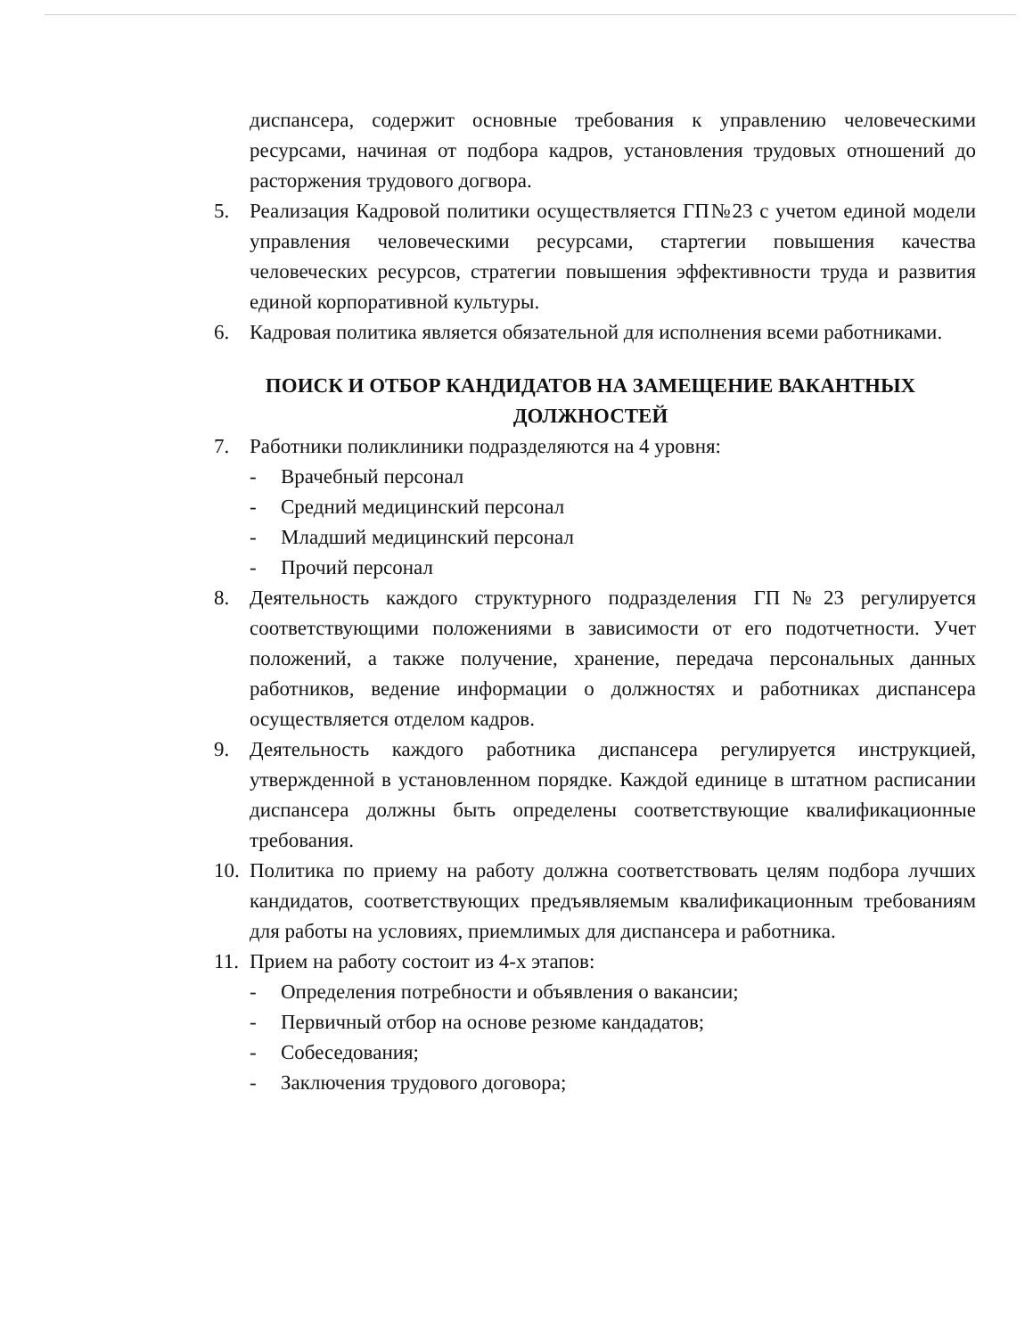диспансера, содержит основные требования к управлению человеческими ресурсами, начиная от подбора кадров, установления трудовых отношений до расторжения трудового догвора.
5. Реализация Кадровой политики осуществляется ГП№23 с учетом единой модели управления человеческими ресурсами, стартегии повышения качества человеческих ресурсов, стратегии повышения эффективности труда и развития единой корпоративной культуры.
6. Кадровая политика является обязательной для исполнения всеми работниками.
ПОИСК И ОТБОР КАНДИДАТОВ НА ЗАМЕЩЕНИЕ ВАКАНТНЫХ ДОЛЖНОСТЕЙ
7. Работники поликлиники подразделяются на 4 уровня:
- Врачебный персонал
- Средний медицинский персонал
- Младший медицинский персонал
- Прочий персонал
8. Деятельность каждого структурного подразделения ГП№23 регулируется соответствующими положениями в зависимости от его подотчетности. Учет положений, а также получение, хранение, передача персональных данных работников, ведение информации о должностях и работниках диспансера осуществляется отделом кадров.
9. Деятельность каждого работника диспансера регулируется инструкцией, утвержденной в установленном порядке. Каждой единице в штатном расписании диспансера должны быть определены соответствующие квалификационные требования.
10.
Политика по приему на работу должна соответствовать целям подбора лучших кандидатов, соответствующих предъявляемым квалификационным требованиям для работы на условиях, приемлимых для диспансера и работника.
11.
Прием на работу состоит из 4-х этапов:
- Определения потребности и объявления о вакансии;
- Первичный отбор на основе резюме кандадатов;
- Собеседования;
- Заключения трудового договора;